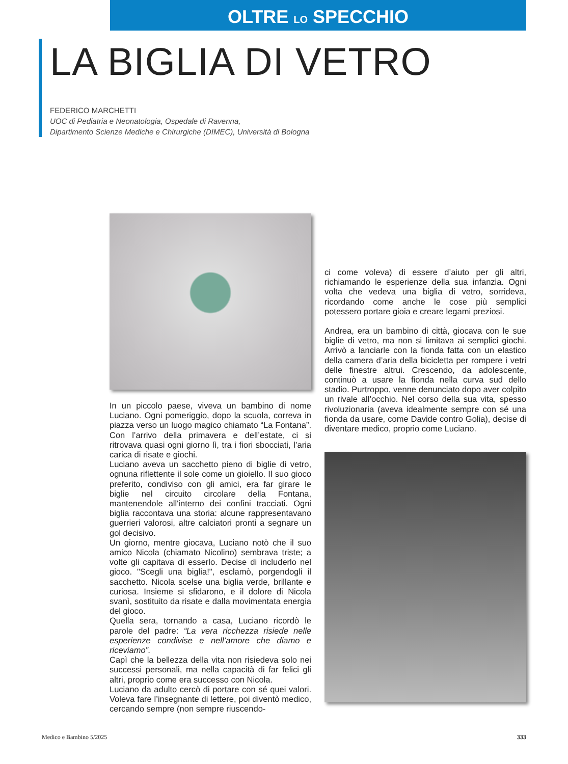OLTRE LO SPECCHIO
LA BIGLIA DI VETRO
FEDERICO MARCHETTI
UOC di Pediatria e Neonatologia, Ospedale di Ravenna,
Dipartimento Scienze Mediche e Chirurgiche (DIMEC), Università di Bologna
In un piccolo paese, viveva un bambino di nome Luciano. Ogni pomeriggio, dopo la scuola, correva in piazza verso un luogo magico chiamato “La Fontana”. Con l’arrivo della primavera e dell’estate, ci si ritrovava quasi ogni giorno lì, tra i fiori sbocciati, l’aria carica di risate e giochi.
Luciano aveva un sacchetto pieno di biglie di vetro, ognuna riflettente il sole come un gioiello. Il suo gioco preferito, condiviso con gli amici, era far girare le biglie nel circuito circolare della Fontana, mantenendole all'interno dei confini tracciati. Ogni biglia raccontava una storia: alcune rappresentavano guerrieri valorosi, altre calciatori pronti a segnare un gol decisivo.
Un giorno, mentre giocava, Luciano notò che il suo amico Nicola (chiamato Nicolino) sembrava triste; a volte gli capitava di esserlo. Decise di includerlo nel gioco. "Scegli una biglia!", esclamò, porgendogli il sacchetto. Nicola scelse una biglia verde, brillante e curiosa. Insieme si sfidarono, e il dolore di Nicola svanì, sostituito da risate e dalla movimentata energia del gioco.
Quella sera, tornando a casa, Luciano ricordò le parole del padre: “La vera ricchezza risiede nelle esperienze condivise e nell’amore che diamo e riceviamo”.
Capì che la bellezza della vita non risiedeva solo nei successi personali, ma nella capacità di far felici gli altri, proprio come era successo con Nicola.
Luciano da adulto cercò di portare con sé quei valori. Voleva fare l’insegnante di lettere, poi diventò medico, cercando sempre (non sempre riuscendo-
ci come voleva) di essere d’aiuto per gli altri, richiamando le esperienze della sua infanzia. Ogni volta che vedeva una biglia di vetro, sorrideva, ricordando come anche le cose più semplici potessero portare gioia e creare legami preziosi.
Andrea, era un bambino di città, giocava con le sue biglie di vetro, ma non si limitava ai semplici giochi. Arrivò a lanciarle con la fionda fatta con un elastico della camera d’aria della bicicletta per rompere i vetri delle finestre altrui. Crescendo, da adolescente, continuò a usare la fionda nella curva sud dello stadio. Purtroppo, venne denunciato dopo aver colpito un rivale all’occhio. Nel corso della sua vita, spesso rivoluzionaria (aveva idealmente sempre con sé una fionda da usare, come Davide contro Golia), decise di diventare medico, proprio come Luciano.
Medico e Bambino 5/2025 333